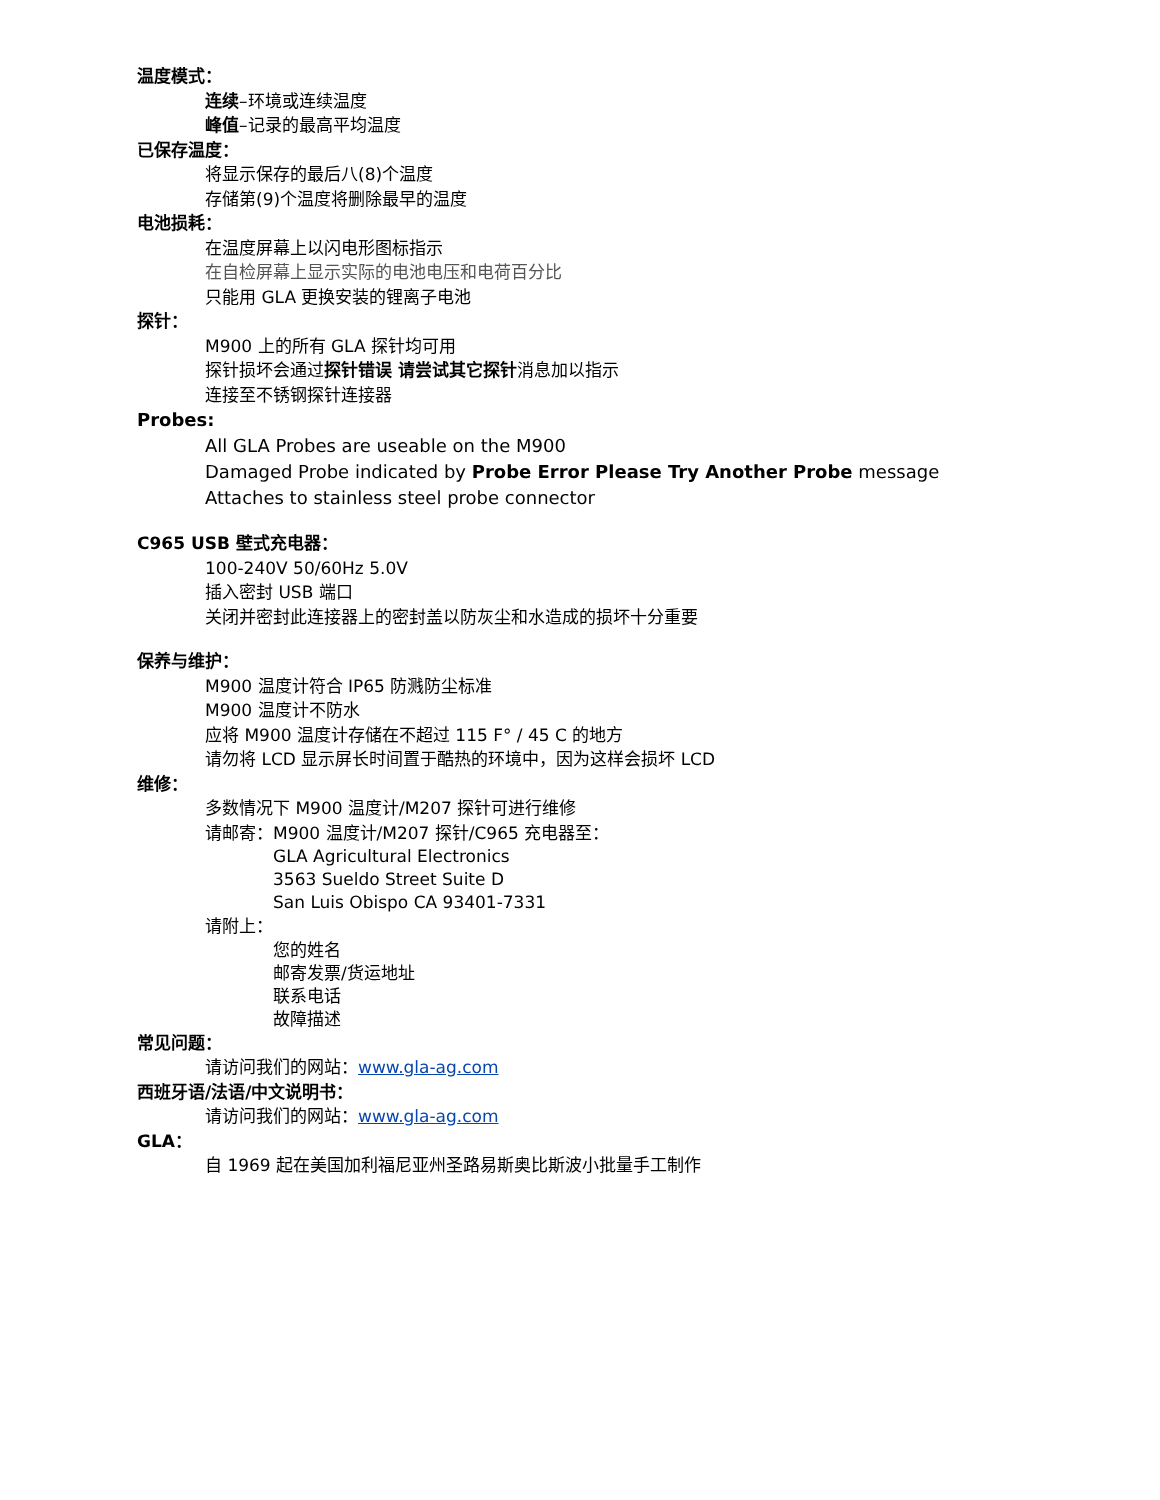温度模式：
连续–环境或连续温度
峰值–记录的最高平均温度
已保存温度：
将显示保存的最后八(8)个温度
存储第(9)个温度将删除最早的温度
电池损耗：
在温度屏幕上以闪电形图标指示
在自检屏幕上显示实际的电池电压和电荷百分比
只能用 GLA 更换安装的锂离子电池
探针：
M900 上的所有 GLA 探针均可用
探针损坏会通过探针错误 请尝试其它探针消息加以指示
连接至不锈钢探针连接器
Probes:
All GLA Probes are useable on the M900
Damaged Probe indicated by Probe Error Please Try Another Probe message
Attaches to stainless steel probe connector
C965 USB 壁式充电器：
100-240V 50/60Hz 5.0V
插入密封 USB 端口
关闭并密封此连接器上的密封盖以防灰尘和水造成的损坏十分重要
保养与维护：
M900 温度计符合 IP65 防溅防尘标准
M900 温度计不防水
应将 M900 温度计存储在不超过 115 F° / 45 C 的地方
请勿将 LCD 显示屏长时间置于酷热的环境中，因为这样会损坏 LCD
维修：
多数情况下 M900 温度计/M207 探针可进行维修
请邮寄：M900 温度计/M207 探针/C965 充电器至：
GLA Agricultural Electronics
3563 Sueldo Street Suite D
San Luis Obispo CA 93401-7331
请附上：
您的姓名
邮寄发票/货运地址
联系电话
故障描述
常见问题：
请访问我们的网站：www.gla-ag.com
西班牙语/法语/中文说明书：
请访问我们的网站：www.gla-ag.com
GLA：
自 1969 起在美国加利福尼亚州圣路易斯奥比斯波小批量手工制作